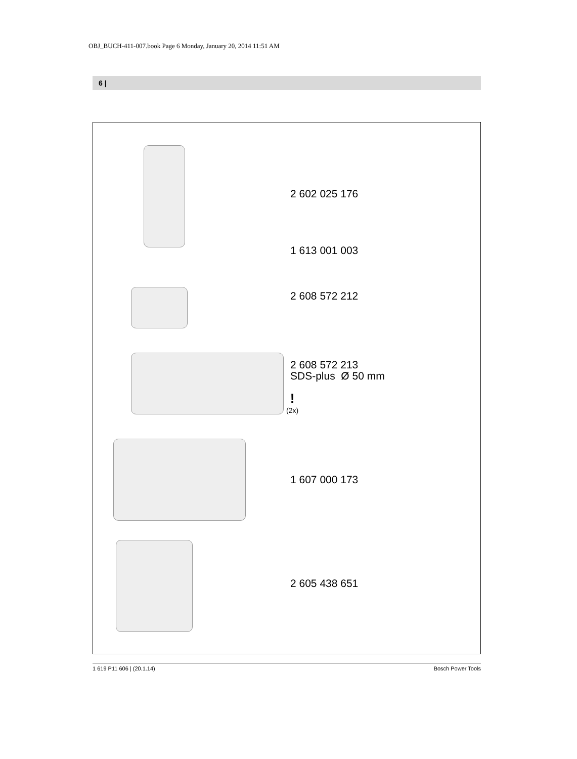OBJ_BUCH-411-007.book Page 6 Monday, January 20, 2014 11:51 AM
6 |
2 602 025 176
1 613 001 003
2 608 572 212
2 608 572 213
SDS-plus Ø 50 mm
!
(2x)
1 607 000 173
2 605 438 651
1 619 P11 606 | (20.1.14) Bosch Power Tools